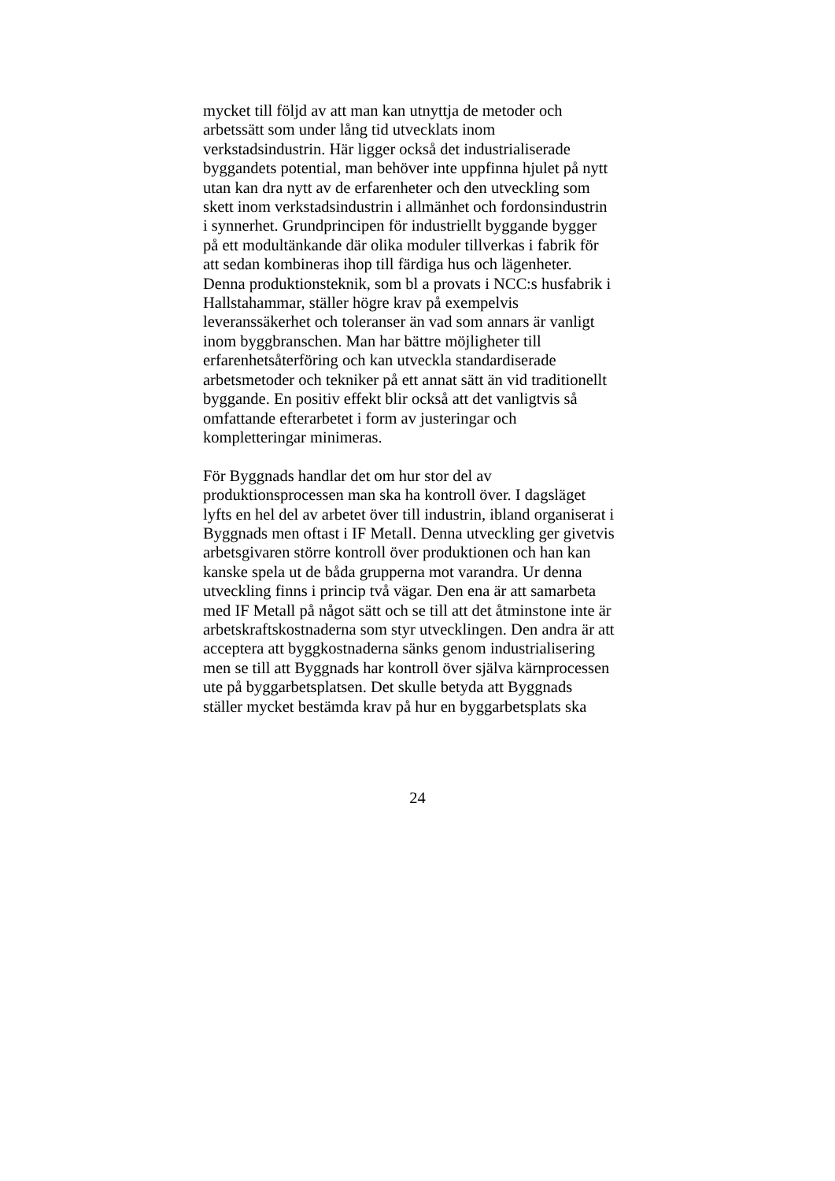mycket till följd av att man kan utnyttja de metoder och
arbetssätt som under lång tid utvecklats inom
verkstadsindustrin. Här ligger också det industrialiserade
byggandets potential, man behöver inte uppfinna hjulet på nytt
utan kan dra nytt av de erfarenheter och den utveckling som
skett inom verkstadsindustrin i allmänhet och fordonsindustrin
i synnerhet. Grundprincipen för industriellt byggande bygger
på ett modultänkande där olika moduler tillverkas i fabrik för
att sedan kombineras ihop till färdiga hus och lägenheter.
Denna produktionsteknik, som bl a provats i NCC:s husfabrik i
Hallstahammar, ställer högre krav på exempelvis
leveranssäkerhet och toleranser än vad som annars är vanligt
inom byggbranschen. Man har bättre möjligheter till
erfarenhetsåterföring och kan utveckla standardiserade
arbetsmetoder och tekniker på ett annat sätt än vid traditionellt
byggande. En positiv effekt blir också att det vanligtvis så
omfattande efterarbetet i form av justeringar och
kompletteringar minimeras.
För Byggnads handlar det om hur stor del av
produktionsprocessen man ska ha kontroll över. I dagsläget
lyfts en hel del av arbetet över till industrin, ibland organiserat i
Byggnads men oftast i IF Metall. Denna utveckling ger givetvis
arbetsgivaren större kontroll över produktionen och han kan
kanske spela ut de båda grupperna mot varandra. Ur denna
utveckling finns i princip två vägar. Den ena är att samarbeta
med IF Metall på något sätt och se till att det åtminstone inte är
arbetskraftskostnaderna som styr utvecklingen. Den andra är att
acceptera att byggkostnaderna sänks genom industrialisering
men se till att Byggnads har kontroll över själva kärnprocessen
ute på byggarbetsplatsen. Det skulle betyda att Byggnads
ställer mycket bestämda krav på hur en byggarbetsplats ska
24